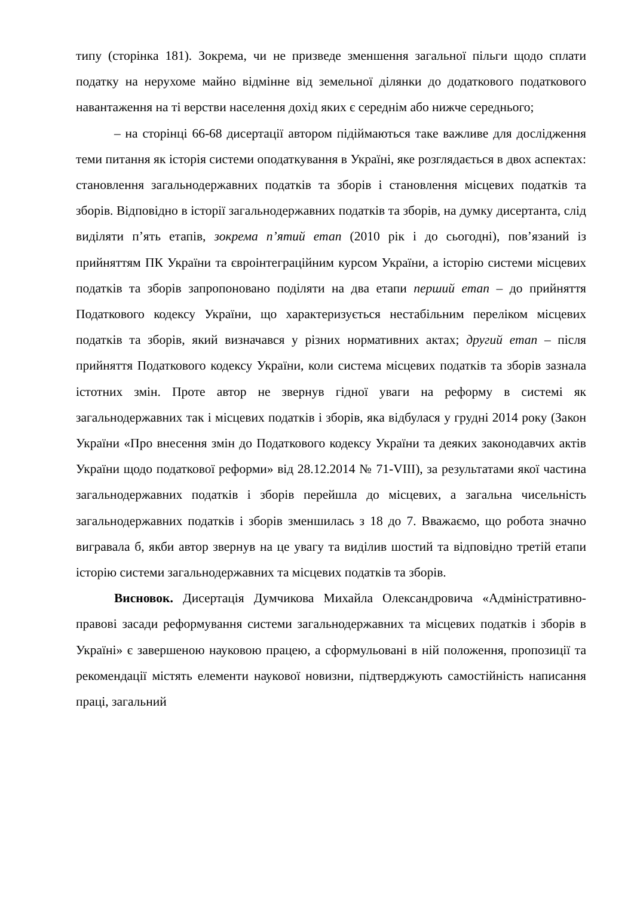типу (сторінка 181). Зокрема, чи не призведе зменшення загальної пільги щодо сплати податку на нерухоме майно відмінне від земельної ділянки до додаткового податкового навантаження на ті верстви населення дохід яких є середнім або нижче середнього;
– на сторінці 66-68 дисертації автором підіймаються таке важливе для дослідження теми питання як історія системи оподаткування в Україні, яке розглядається в двох аспектах: становлення загальнодержавних податків та зборів і становлення місцевих податків та зборів. Відповідно в історії загальнодержавних податків та зборів, на думку дисертанта, слід виділяти п’ять етапів, зокрема п’ятий етап (2010 рік і до сьогодні), пов’язаний із прийняттям ПК України та євроінтеграційним курсом України, а історію системи місцевих податків та зборів запропоновано поділяти на два етапи перший етап – до прийняття Податкового кодексу України, що характеризується нестабільним переліком місцевих податків та зборів, який визначався у різних нормативних актах; другий етап – після прийняття Податкового кодексу України, коли система місцевих податків та зборів зазнала істотних змін. Проте автор не звернув гідної уваги на реформу в системі як загальнодержавних так і місцевих податків і зборів, яка відбулася у грудні 2014 року (Закон України «Про внесення змін до Податкового кодексу України та деяких законодавчих актів України щодо податкової реформи» від 28.12.2014 № 71-VIII), за результатами якої частина загальнодержавних податків і зборів перейшла до місцевих, а загальна чисельність загальнодержавних податків і зборів зменшилась з 18 до 7. Вважаємо, що робота значно вигравала б, якби автор звернув на це увагу та виділив шостий та відповідно третій етапи історію системи загальнодержавних та місцевих податків та зборів.
Висновок. Дисертація Думчикова Михайла Олександровича «Адміністративно-правові засади реформування системи загальнодержавних та місцевих податків і зборів в Україні» є завершеною науковою працею, а сформульовані в ній положення, пропозиції та рекомендації містять елементи наукової новизни, підтверджують самостійність написання праці, загальний